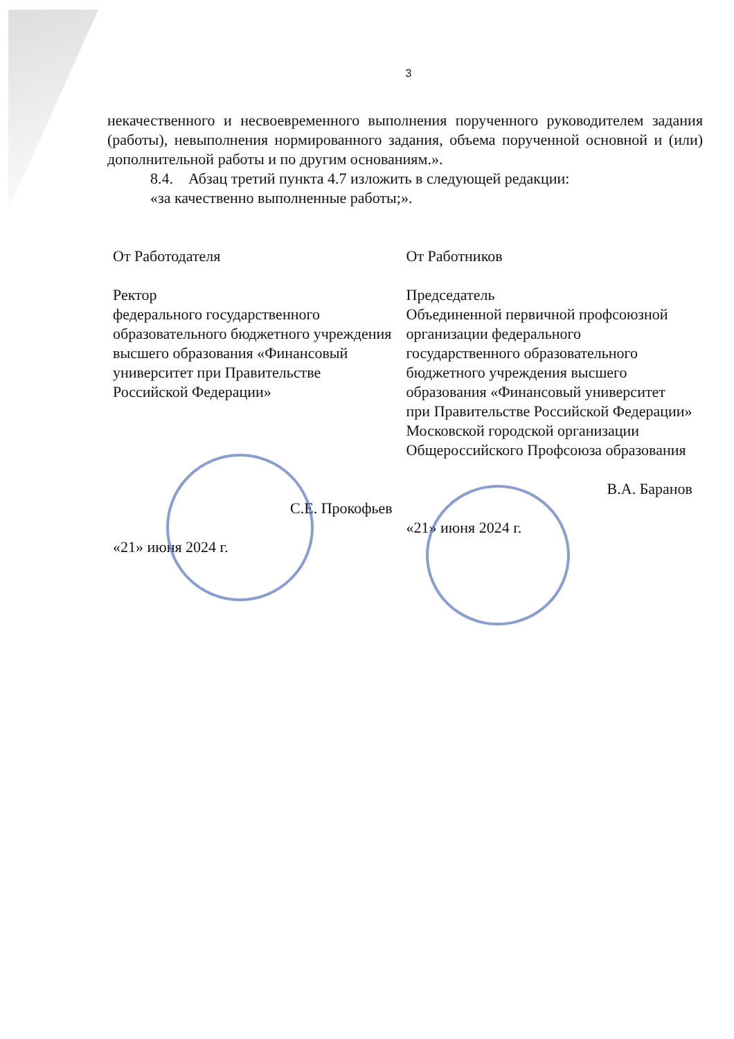3
некачественного и несвоевременного выполнения порученного руководителем задания (работы), невыполнения нормированного задания, объема порученной основной и (или) дополнительной работы и по другим основаниям.».
8.4. Абзац третий пункта 4.7 изложить в следующей редакции:
«за качественно выполненные работы;».
От Работодателя
Ректор
федерального государственного образовательного бюджетного учреждения высшего образования «Финансовый университет при Правительстве Российской Федерации»
С.Е. Прокофьев
«21» июня 2024 г.
От Работников
Председатель
Объединенной первичной профсоюзной организации федерального государственного образовательного бюджетного учреждения высшего образования «Финансовый университет при Правительстве Российской Федерации» Московской городской организации Общероссийского Профсоюза образования
В.А. Баранов
«21» июня 2024 г.